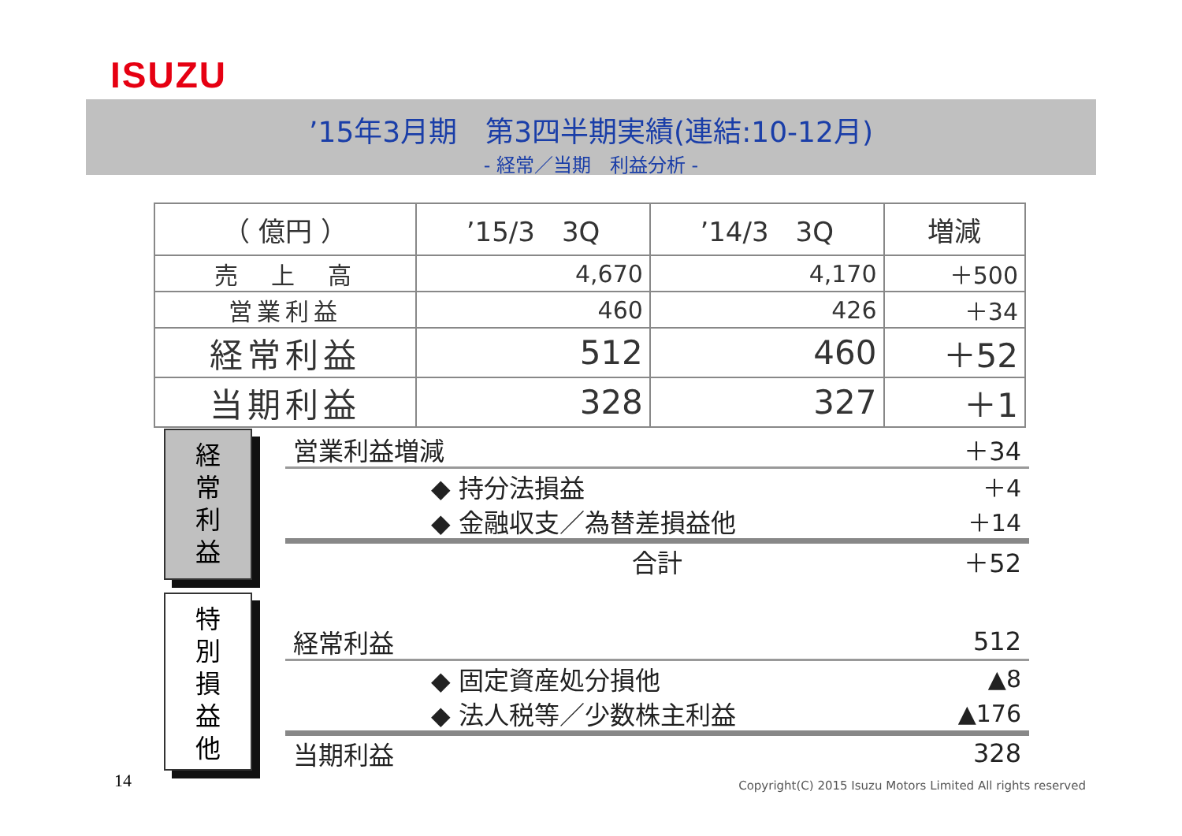ISUZU
’15年3月期　第3四半期実績(連結:10-12月)
- 経常／当期　利益分析 -
| （ 億円 ） | ’15/3 3Q | ’14/3 3Q | 増減 |
| --- | --- | --- | --- |
| 売 上 高 | 4,670 | 4,170 | ＋500 |
| 営業利益 | 460 | 426 | ＋34 |
| 経常利益 | 512 | 460 | ＋52 |
| 当期利益 | 328 | 327 | ＋1 |
経
常
利
益
営業利益増減 ＋34
◆ 持分法損益 ＋4
◆ 金融収支／為替差損益他 ＋14
合計 ＋52
特
別
損
益
他
経常利益 512
◆ 固定資産処分損他 ▲8
◆ 法人税等／少数株主利益 ▲176
当期利益 328
14
Copyright(C) 2015 Isuzu Motors Limited All rights reserved